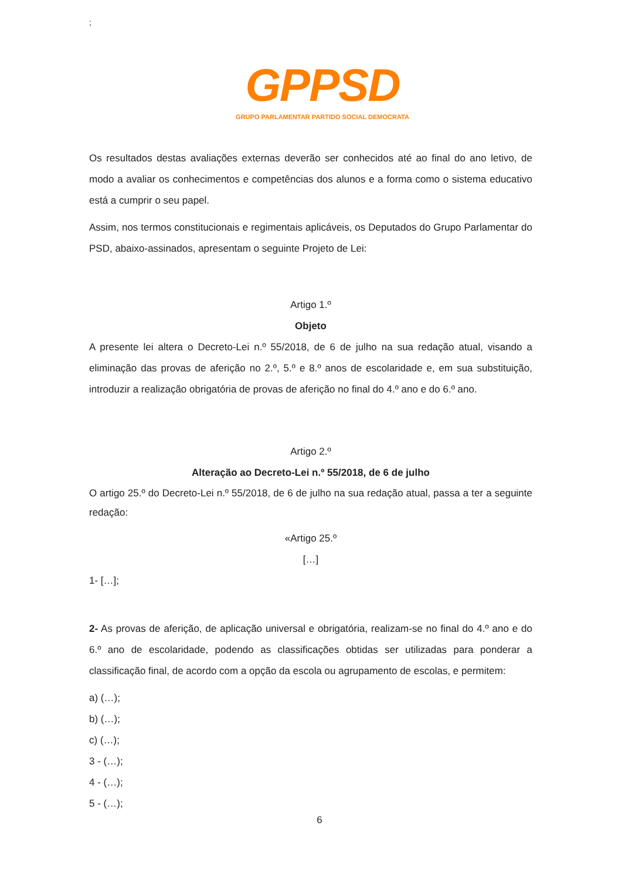;
GPPSD
GRUPO PARLAMENTAR PARTIDO SOCIAL DEMOCRATA
Os resultados destas avaliações externas deverão ser conhecidos até ao final do ano letivo, de modo a avaliar os conhecimentos e competências dos alunos e a forma como o sistema educativo está a cumprir o seu papel.
Assim, nos termos constitucionais e regimentais aplicáveis, os Deputados do Grupo Parlamentar do PSD, abaixo-assinados, apresentam o seguinte Projeto de Lei:
Artigo 1.º
Objeto
A presente lei altera o Decreto-Lei n.º 55/2018, de 6 de julho na sua redação atual, visando a eliminação das provas de aferição no 2.º, 5.º e 8.º anos de escolaridade e, em sua substituição, introduzir a realização obrigatória de provas de aferição no final do 4.º ano e do 6.º ano.
Artigo 2.º
Alteração ao Decreto-Lei n.º 55/2018, de 6 de julho
O artigo 25.º do Decreto-Lei n.º 55/2018, de 6 de julho na sua redação atual, passa a ter a seguinte redação:
«Artigo 25.º
[…]
1- […];
2- As provas de aferição, de aplicação universal e obrigatória, realizam-se no final do 4.º ano e do 6.º ano de escolaridade, podendo as classificações obtidas ser utilizadas para ponderar a classificação final, de acordo com a opção da escola ou agrupamento de escolas, e permitem:
a) (…);
b) (…);
c) (…);
3 - (…);
4 - (…);
5 - (…);
6